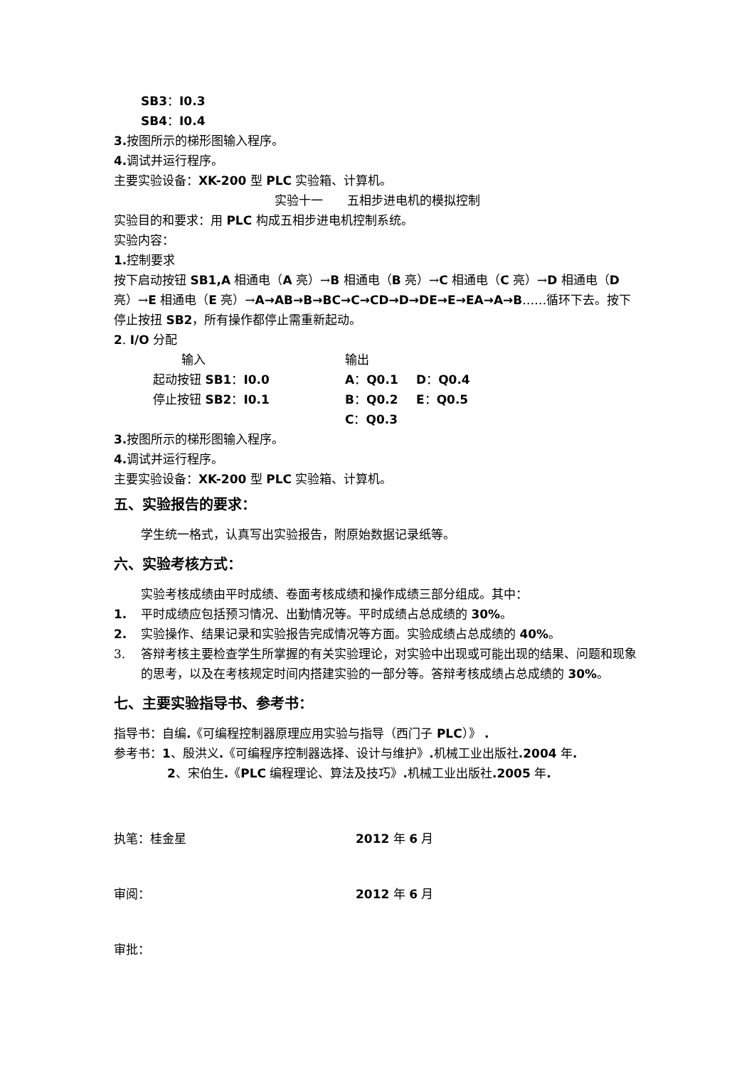SB3：I0.3
SB4：I0.4
3. 按图所示的梯形图输入程序。
4. 调试并运行程序。
主要实验设备：XK-200 型 PLC 实验箱、计算机。
实验十一　　五相步进电机的模拟控制
实验目的和要求：用 PLC 构成五相步进电机控制系统。
实验内容：
1. 控制要求
按下启动按钮 SB1,A 相通电（A 亮）→B 相通电（B 亮）→C 相通电（C 亮）→D 相通电（D 亮）→E 相通电（E 亮）→A→AB→B→BC→C→CD→D→DE→E→EA→A→B……循环下去。按下停止按扭 SB2，所有操作都停止需重新起动。
2. I/O 分配
输入 输出 起动按钮 SB1：I0.0 A：Q0.1 D：Q0.4 停止按钮 SB2：I0.1 B：Q0.2 E：Q0.5 C：Q0.3
3. 按图所示的梯形图输入程序。
4. 调试并运行程序。
主要实验设备：XK-200 型 PLC 实验箱、计算机。
五、实验报告的要求：
学生统一格式，认真写出实验报告，附原始数据记录纸等。
六、实验考核方式：
实验考核成绩由平时成绩、卷面考核成绩和操作成绩三部分组成。其中：
1. 平时成绩应包括预习情况、出勤情况等。平时成绩占总成绩的 30%。
2. 实验操作、结果记录和实验报告完成情况等方面。实验成绩占总成绩的 40%。
3. 答辩考核主要检查学生所掌握的有关实验理论，对实验中出现或可能出现的结果、问题和现象的思考，以及在考核规定时间内搭建实验的一部分等。答辩考核成绩占总成绩的 30%。
七、主要实验指导书、参考书：
指导书：自编.《可编程控制器原理应用实验与指导（西门子 PLC）》 .
参考书：1、殷洪义.《可编程序控制器选择、设计与维护》. 机械工业出版社.2004 年.
2、宋伯生.《PLC 编程理论、算法及技巧》. 机械工业出版社.2005 年.
执笔：桂金星 2012 年 6 月
审阅： 2012 年 6 月
审批：